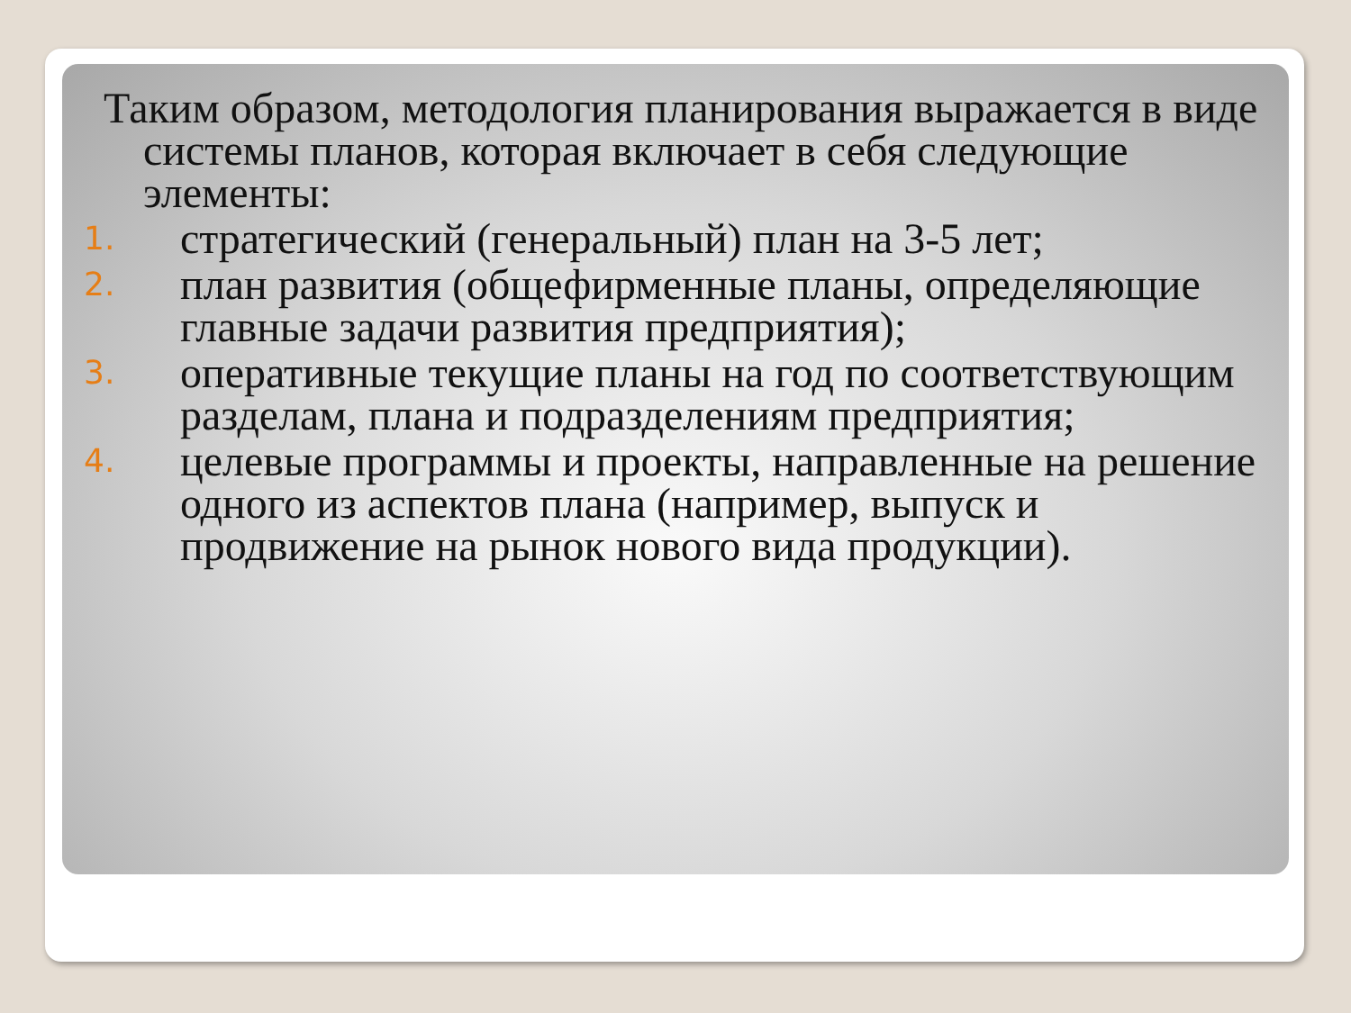Таким образом, методология планирования выражается в виде системы планов, которая включает в себя следующие элементы:
1. стратегический (генеральный) план на 3-5 лет;
2. план развития (общефирменные планы, определяющие главные задачи развития предприятия);
3. оперативные текущие планы на год по соответствующим разделам, плана и подразделениям предприятия;
4. целевые программы и проекты, направленные на решение одного из аспектов плана (например, выпуск и продвижение на рынок нового вида продукции).